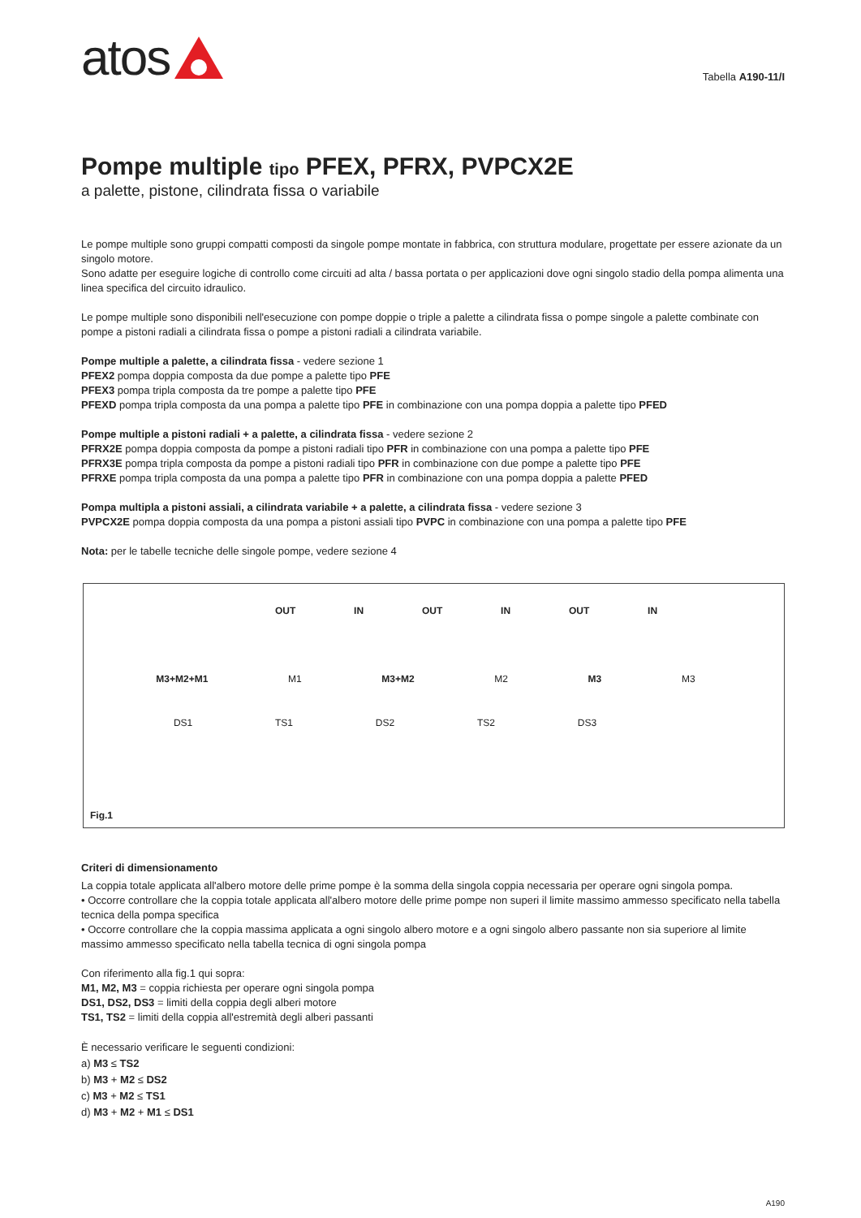atos
Tabella A190-11/I
Pompe multiple tipo PFEX, PFRX, PVPCX2E
a palette, pistone, cilindrata fissa o variabile
Le pompe multiple sono gruppi compatti composti da singole pompe montate in fabbrica, con struttura modulare, progettate per essere azionate da un singolo motore.
Sono adatte per eseguire logiche di controllo come circuiti ad alta / bassa portata o per applicazioni dove ogni singolo stadio della pompa alimenta una linea specifica del circuito idraulico.
Le pompe multiple sono disponibili nell'esecuzione con pompe doppie o triple a palette a cilindrata fissa o pompe singole a palette combinate con pompe a pistoni radiali a cilindrata fissa o pompe a pistoni radiali a cilindrata variabile.
Pompe multiple a palette, a cilindrata fissa - vedere sezione 1
PFEX2 pompa doppia composta da due pompe a palette tipo PFE
PFEX3 pompa tripla composta da tre pompe a palette tipo PFE
PFEXD pompa tripla composta da una pompa a palette tipo PFE in combinazione con una pompa doppia a palette tipo PFED
Pompe multiple a pistoni radiali + a palette, a cilindrata fissa - vedere sezione 2
PFRX2E pompa doppia composta da pompe a pistoni radiali tipo PFR in combinazione con una pompa a palette tipo PFE
PFRX3E pompa tripla composta da pompe a pistoni radiali tipo PFR in combinazione con due pompe a palette tipo PFE
PFRXE pompa tripla composta da una pompa a palette tipo PFR in combinazione con una pompa doppia a palette PFED
Pompa multipla a pistoni assiali, a cilindrata variabile + a palette, a cilindrata fissa - vedere sezione 3
PVPCX2E pompa doppia composta da una pompa a pistoni assiali tipo PVPC in combinazione con una pompa a palette tipo PFE
Nota: per le tabelle tecniche delle singole pompe, vedere sezione 4
OUT IN OUT IN OUT IN
M3+M2+M1 M1 M3+M2 M2 M3 M3
DS1 TS1 DS2 TS2 DS3
Fig.1
Criteri di dimensionamento
La coppia totale applicata all'albero motore delle prime pompe è la somma della singola coppia necessaria per operare ogni singola pompa.
• Occorre controllare che la coppia totale applicata all'albero motore delle prime pompe non superi il limite massimo ammesso specificato nella tabella tecnica della pompa specifica
• Occorre controllare che la coppia massima applicata a ogni singolo albero motore e a ogni singolo albero passante non sia superiore al limite massimo ammesso specificato nella tabella tecnica di ogni singola pompa
Con riferimento alla fig.1 qui sopra:
M1, M2, M3 = coppia richiesta per operare ogni singola pompa
DS1, DS2, DS3 = limiti della coppia degli alberi motore
TS1, TS2 = limiti della coppia all'estremità degli alberi passanti
È necessario verificare le seguenti condizioni:
a) M3 ≤ TS2
b) M3 + M2 ≤ DS2
c) M3 + M2 ≤ TS1
d) M3 + M2 + M1 ≤ DS1
A190